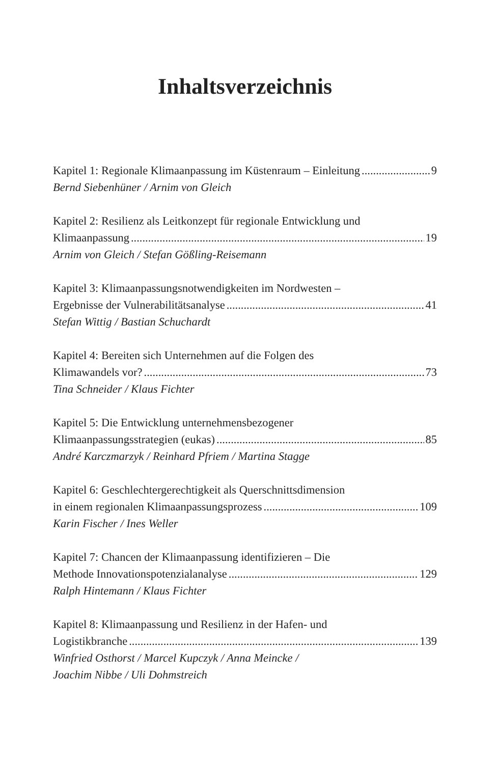Inhaltsverzeichnis
Kapitel 1: Regionale Klimaanpassung im Küstenraum – Einleitung 9
Bernd Siebenhüner / Arnim von Gleich
Kapitel 2: Resilienz als Leitkonzept für regionale Entwicklung und
Klimaanpassung 19
Arnim von Gleich / Stefan Gößling-Reisemann
Kapitel 3: Klimaanpassungsnotwendigkeiten im Nordwesten –
Ergebnisse der Vulnerabilitätsanalyse 41
Stefan Wittig / Bastian Schuchardt
Kapitel 4: Bereiten sich Unternehmen auf die Folgen des
Klimawandels vor? 73
Tina Schneider / Klaus Fichter
Kapitel 5: Die Entwicklung unternehmensbezogener
Klimaanpassungsstrategien (eukas) 85
André Karczmarzyk / Reinhard Pfriem / Martina Stagge
Kapitel 6: Geschlechtergerechtigkeit als Querschnittsdimension
in einem regionalen Klimaanpassungsprozess 109
Karin Fischer / Ines Weller
Kapitel 7: Chancen der Klimaanpassung identifizieren – Die
Methode Innovationspotenzialanalyse 129
Ralph Hintemann / Klaus Fichter
Kapitel 8: Klimaanpassung und Resilienz in der Hafen- und
Logistikbranche 139
Winfried Osthorst / Marcel Kupczyk / Anna Meincke /
Joachim Nibbe / Uli Dohmstreich